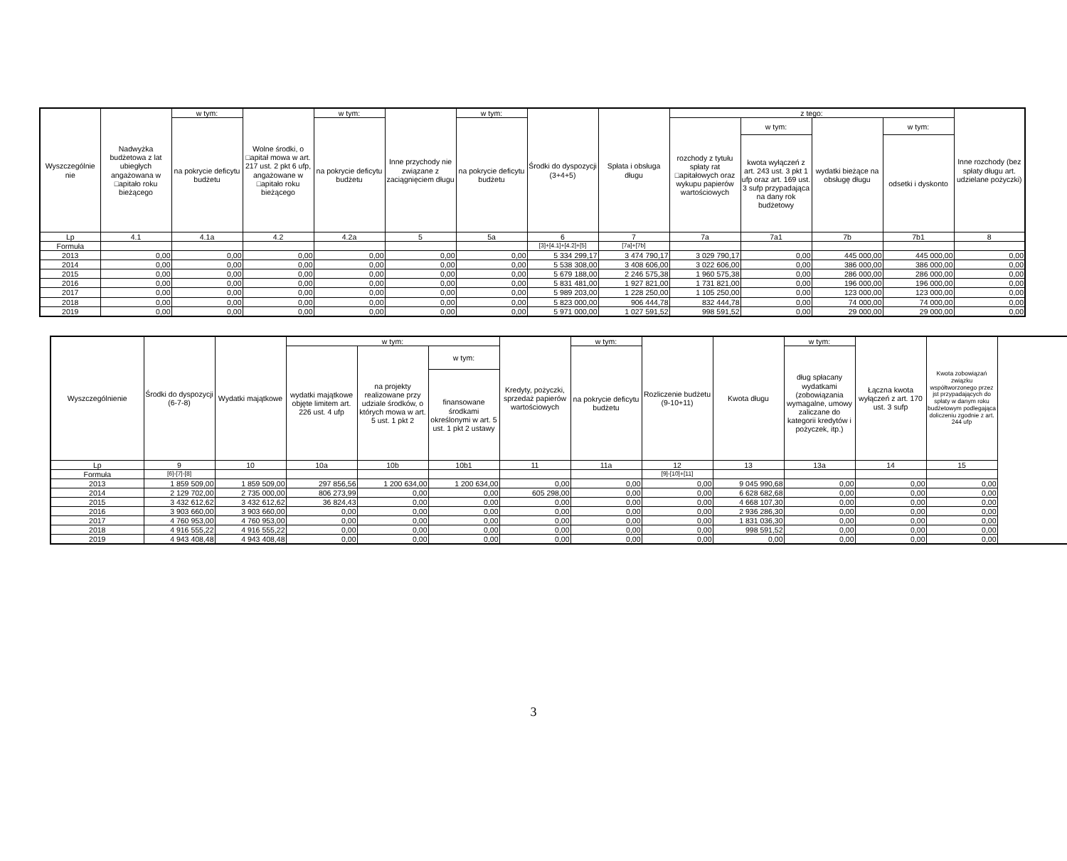| Wyszczególnie nie | Nadwyżka budżetowa z lat ubiegłych angażowana w □apitało roku bieżącego | w tym: | Wolne środki, o □apitał mowa w art. 217 ust. 2 pkt 6 ufp, angażowane w □apitało roku bieżącego | w tym: | Inne przychody nie związane z zaciągnięciem długu | w tym: | Środki do dyspozycji (3+4+5) | Spłata i obsługa długu | z tego: | | | | Inne rozchody (bez spłaty długu art. udzielane pożyczki) |
| --- | --- | --- | --- | --- | --- | --- | --- | --- | --- | --- | --- | --- | --- |
| | | na pokrycie deficytu budżetu | | na pokrycie deficytu budżetu | | na pokrycie deficytu budżetu | | | rozchody z tytułu spłaty rat □apitałowych oraz wykupu papierów wartościowych | w tym: | wydatki bieżące na obsługę długu | w tym: | |
| | | | | | | | | | | kwota wyłączeń z art. 243 ust. 3 pkt 1 ufp oraz art. 169 ust. 3 sufp przypadająca na dany rok budżetowy | | odsetki i dyskonto | |
| Lp | 4.1 | 4.1a | 4.2 | 4.2a | 5 | 5a | 6 | 7 | 7a | 7a1 | 7b | 7b1 | 8 |
| Formuła | | | | | | | [3]+[4.1]+[4.2]+[5] | [7a]+[7b] | | | | | |
| 2013 | 0,00 | 0,00 | 0,00 | 0,00 | 0,00 | 0,00 | 5 334 299,17 | 3 474 790,17 | 3 029 790,17 | 0,00 | 445 000,00 | 445 000,00 | 0,00 |
| 2014 | 0,00 | 0,00 | 0,00 | 0,00 | 0,00 | 0,00 | 5 538 308,00 | 3 408 606,00 | 3 022 606,00 | 0,00 | 386 000,00 | 386 000,00 | 0,00 |
| 2015 | 0,00 | 0,00 | 0,00 | 0,00 | 0,00 | 0,00 | 5 679 188,00 | 2 246 575,38 | 1 960 575,38 | 0,00 | 286 000,00 | 286 000,00 | 0,00 |
| 2016 | 0,00 | 0,00 | 0,00 | 0,00 | 0,00 | 0,00 | 5 831 481,00 | 1 927 821,00 | 1 731 821,00 | 0,00 | 196 000,00 | 196 000,00 | 0,00 |
| 2017 | 0,00 | 0,00 | 0,00 | 0,00 | 0,00 | 0,00 | 5 989 203,00 | 1 228 250,00 | 1 105 250,00 | 0,00 | 123 000,00 | 123 000,00 | 0,00 |
| 2018 | 0,00 | 0,00 | 0,00 | 0,00 | 0,00 | 0,00 | 5 823 000,00 | 906 444,78 | 832 444,78 | 0,00 | 74 000,00 | 74 000,00 | 0,00 |
| 2019 | 0,00 | 0,00 | 0,00 | 0,00 | 0,00 | 0,00 | 5 971 000,00 | 1 027 591,52 | 998 591,52 | 0,00 | 29 000,00 | 29 000,00 | 0,00 |
| Wyszczególnienie | Środki do dyspozycji (6-7-8) | Wydatki majątkowe | w tym: | | | Kredyty, pożyczki, sprzedaż papierów wartościowych | w tym: | Rozliczenie budżetu (9-10+11) | Kwota długu | w tym: | Łączna kwota wyłączeń z art. 170 ust. 3 sufp | Kwota zobowiązań związku współtworzonego przez jst przypadających do spłaty w danym roku budżetowym podlegająca doliczeniu zgodnie z art. 244 ufp |
| --- | --- | --- | --- | --- | --- | --- | --- | --- | --- | --- | --- | --- |
| | | | wydatki majątkowe objęte limitem art. 226 ust. 4 ufp | na projekty realizowane przy udziale środków, o których mowa w art. 5 ust. 1 pkt 2 | w tym: | | na pokrycie deficytu budżetu | | | dług spłacany wydatkami (zobowiązania wymagalne, umowy zaliczane do kategorii kredytów i pożyczek, itp.) | | |
| | | | | | finansowane środkami określonymi w art. 5 ust. 1 pkt 2 ustawy | | | | | | | |
| Lp | 9 | 10 | 10a | 10b | 10b1 | 11 | 11a | 12 | 13 | 13a | 14 | 15 |
| Formuła | [6]-[7]-[8] | | | | | | | [9]-[10]+[11] | | | | |
| 2013 | 1 859 509,00 | 1 859 509,00 | 297 856,56 | 1 200 634,00 | 1 200 634,00 | 0,00 | 0,00 | 0,00 | 9 045 990,68 | 0,00 | 0,00 | 0,00 |
| 2014 | 2 129 702,00 | 2 735 000,00 | 806 273,99 | 0,00 | 0,00 | 605 298,00 | 0,00 | 0,00 | 6 628 682,68 | 0,00 | 0,00 | 0,00 |
| 2015 | 3 432 612,62 | 3 432 612,62 | 36 824,43 | 0,00 | 0,00 | 0,00 | 0,00 | 0,00 | 4 668 107,30 | 0,00 | 0,00 | 0,00 |
| 2016 | 3 903 660,00 | 3 903 660,00 | 0,00 | 0,00 | 0,00 | 0,00 | 0,00 | 0,00 | 2 936 286,30 | 0,00 | 0,00 | 0,00 |
| 2017 | 4 760 953,00 | 4 760 953,00 | 0,00 | 0,00 | 0,00 | 0,00 | 0,00 | 0,00 | 1 831 036,30 | 0,00 | 0,00 | 0,00 |
| 2018 | 4 916 555,22 | 4 916 555,22 | 0,00 | 0,00 | 0,00 | 0,00 | 0,00 | 0,00 | 998 591,52 | 0,00 | 0,00 | 0,00 |
| 2019 | 4 943 408,48 | 4 943 408,48 | 0,00 | 0,00 | 0,00 | 0,00 | 0,00 | 0,00 | 0,00 | 0,00 | 0,00 | 0,00 |
3